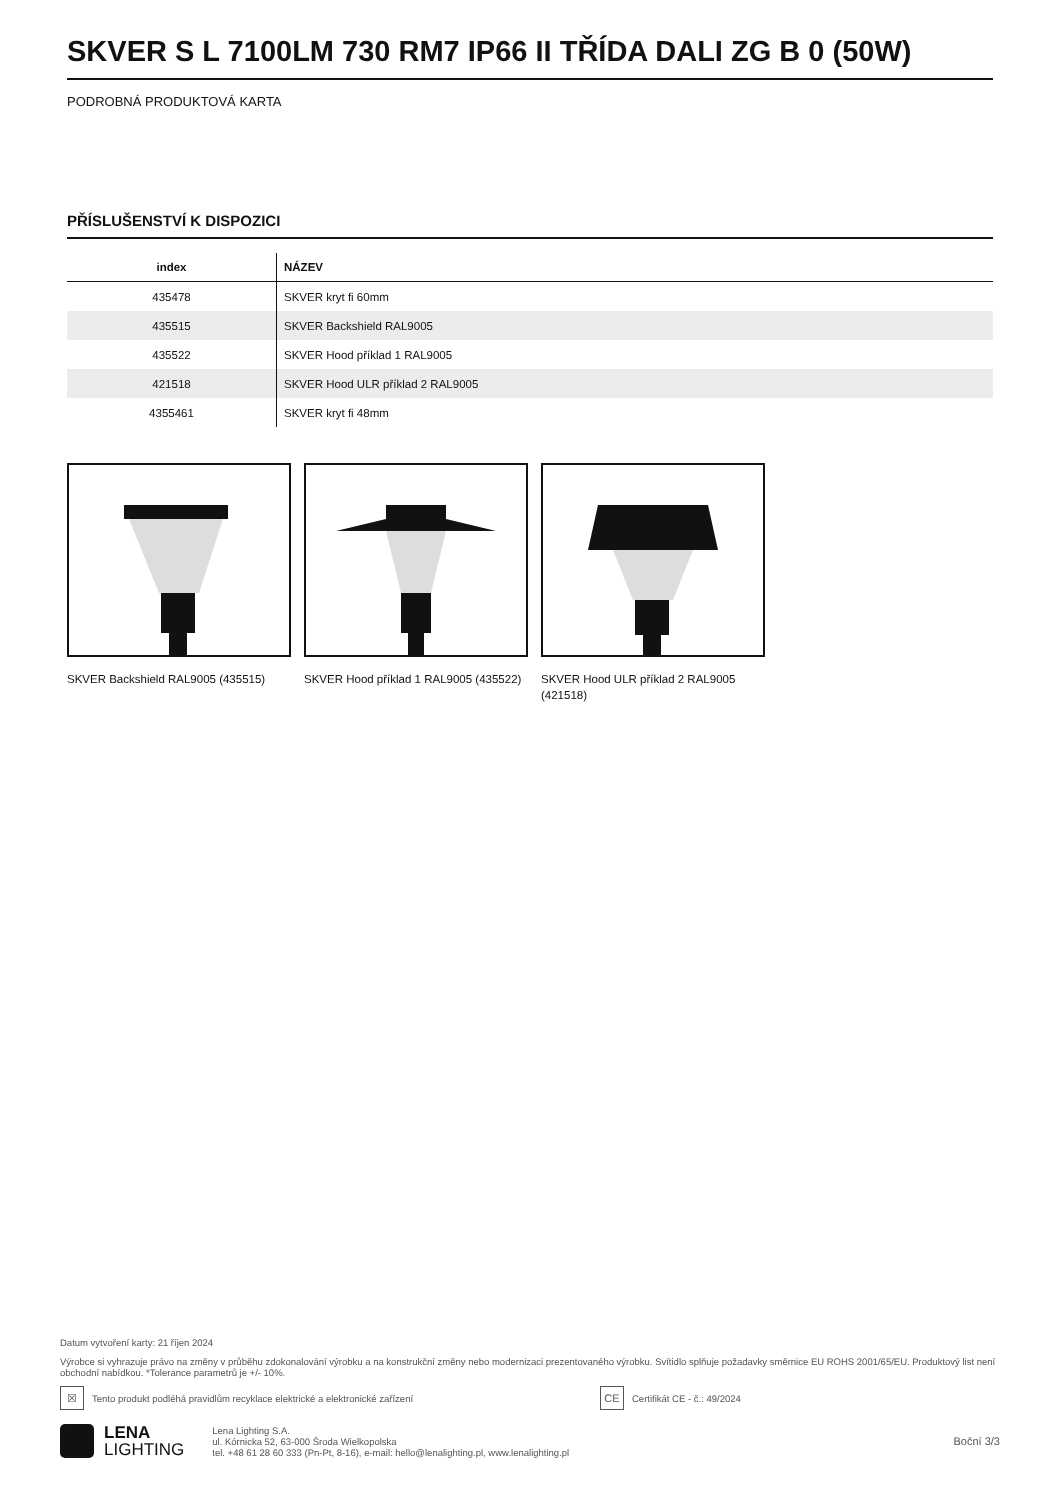SKVER S L 7100LM 730 RM7 IP66 II TŘÍDA DALI ZG B 0 (50W)
PODROBNÁ PRODUKTOVÁ KARTA
PŘÍSLUŠENSTVÍ K DISPOZICI
| index | NÁZEV |
| --- | --- |
| 435478 | SKVER kryt fi 60mm |
| 435515 | SKVER Backshield RAL9005 |
| 435522 | SKVER Hood příklad 1 RAL9005 |
| 421518 | SKVER Hood ULR příklad 2 RAL9005 |
| 4355461 | SKVER kryt fi 48mm |
SKVER Backshield RAL9005 (435515)
SKVER Hood příklad 1 RAL9005 (435522)
SKVER Hood ULR příklad 2 RAL9005 (421518)
Datum vytvoření karty: 21 říjen 2024
Výrobce si vyhrazuje právo na změny v průběhu zdokonalování výrobku a na konstrukční změny nebo modernizaci prezentovaného výrobku. Svítidlo splňuje požadavky směrnice EU ROHS 2001/65/EU. Produktový list není obchodní nabídkou. *Tolerance parametrů je +/- 10%.
☒ Tento produkt podléhá pravidlům recyklace elektrické a elektronické zařízení CE Certifikát CE - č.: 49/2024
LENA
LIGHTING
Lena Lighting S.A.
ul. Kórnicka 52, 63-000 Środa Wielkopolska
tel. +48 61 28 60 333 (Pn-Pt, 8-16), e-mail: hello@lenalighting.pl, www.lenalighting.pl
Boční 3/3